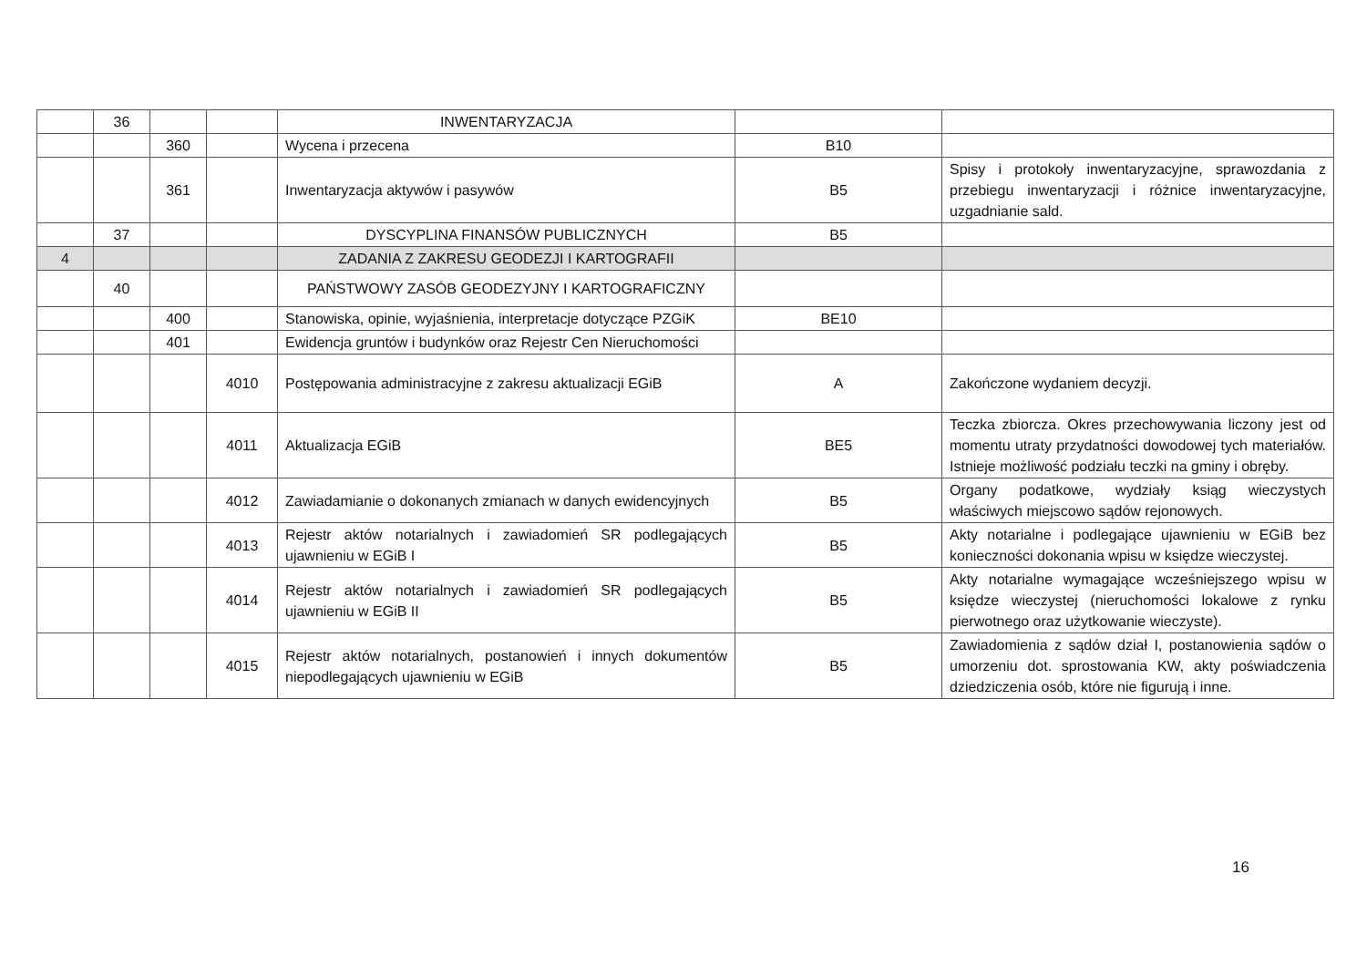| | 36 | | | INWENTARYZACJA | | |
| | | 360 | | Wycena i przecena | B10 | |
| | | 361 | | Inwentaryzacja aktywów i pasywów | B5 | Spisy i protokoły inwentaryzacyjne, sprawozdania z przebiegu inwentaryzacji i różnice inwentaryzacyjne, uzgadnianie sald. |
| | 37 | | | DYSCYPLINA FINANSÓW PUBLICZNYCH | B5 | |
| 4 | | | | ZADANIA Z ZAKRESU GEODEZJI I KARTOGRAFII | | |
| | 40 | | | PAŃSTWOWY ZASÓB GEODEZYJNY I KARTOGRAFICZNY | | |
| | | 400 | | Stanowiska, opinie, wyjaśnienia, interpretacje dotyczące PZGiK | BE10 | |
| | | 401 | | Ewidencja gruntów i budynków oraz Rejestr Cen Nieruchomości | | |
| | | | 4010 | Postępowania administracyjne z zakresu aktualizacji EGiB | A | Zakończone wydaniem decyzji. |
| | | | 4011 | Aktualizacja EGiB | BE5 | Teczka zbiorcza. Okres przechowywania liczony jest od momentu utraty przydatności dowodowej tych materiałów. Istnieje możliwość podziału teczki na gminy i obręby. |
| | | | 4012 | Zawiadamianie o dokonanych zmianach w danych ewidencyjnych | B5 | Organy podatkowe, wydziały ksiąg wieczystych właściwych miejscowo sądów rejonowych. |
| | | | 4013 | Rejestr aktów notarialnych i zawiadomień SR podlegających ujawnieniu w EGiB I | B5 | Akty notarialne i podlegające ujawnieniu w EGiB bez konieczności dokonania wpisu w księdze wieczystej. |
| | | | 4014 | Rejestr aktów notarialnych i zawiadomień SR podlegających ujawnieniu w EGiB II | B5 | Akty notarialne wymagające wcześniejszego wpisu w księdze wieczystej (nieruchomości lokalowe z rynku pierwotnego oraz użytkowanie wieczyste). |
| | | | 4015 | Rejestr aktów notarialnych, postanowień i innych dokumentów niepodlegających ujawnieniu w EGiB | B5 | Zawiadomienia z sądów dział I, postanowienia sądów o umorzeniu dot. sprostowania KW, akty poświadczenia dziedziczenia osób, które nie figurują i inne. |
16